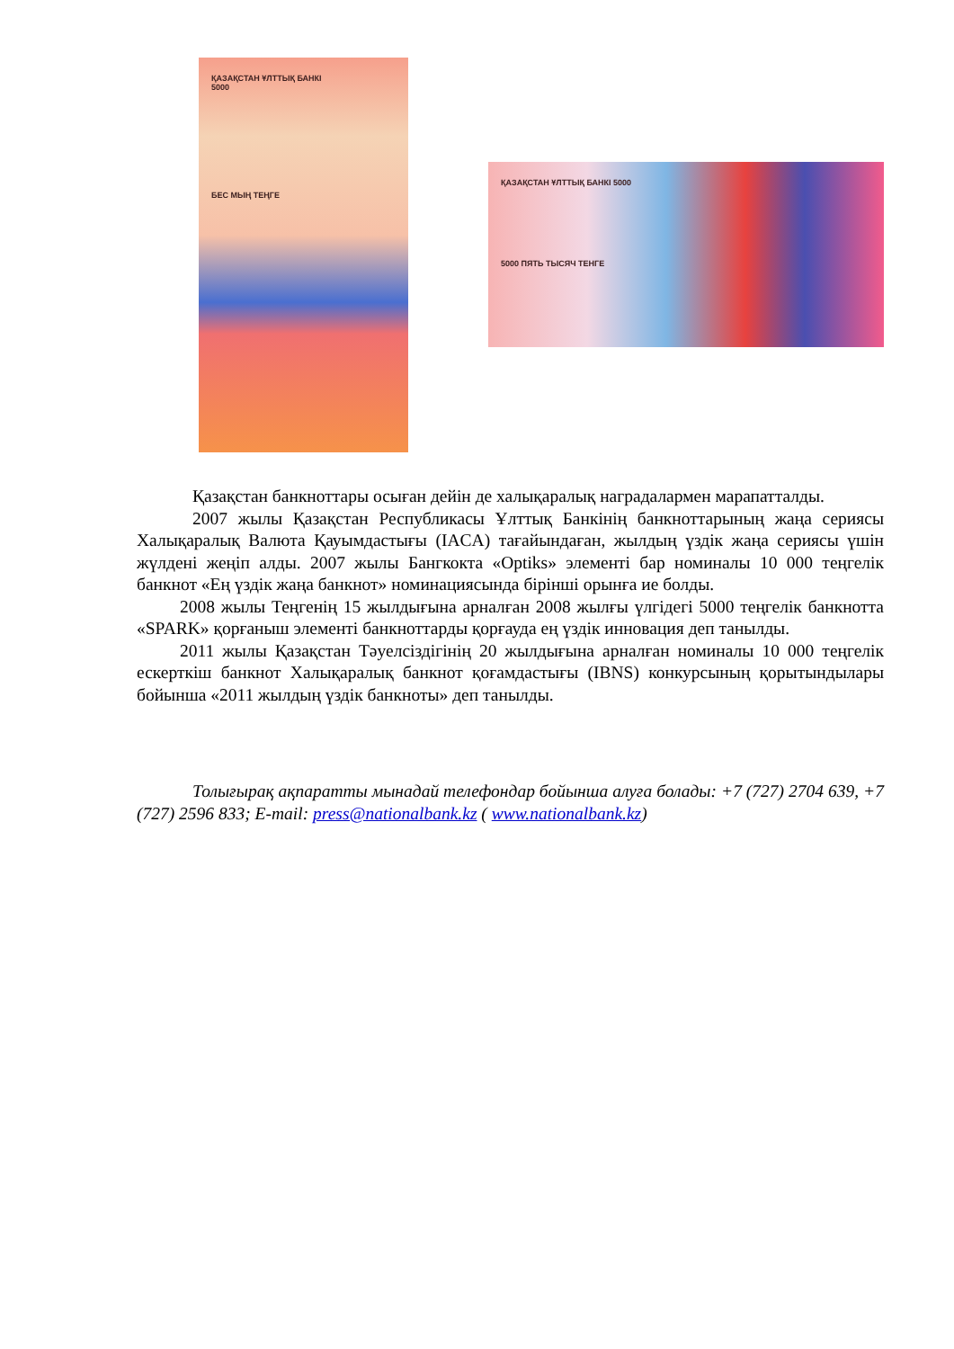ҚАЗАҚСТАН ҰЛТТЫҚ БАНКІ
5000
БЕС МЫҢ ТЕҢГЕ
ҚАЗАҚСТАН ҰЛТТЫҚ БАНКІ 5000
5000 ПЯТЬ ТЫСЯЧ ТЕНГЕ
Қазақстан банкноттары осыған дейін де халықаралық наградалармен марапатталды.
2007 жылы Қазақстан Республикасы Ұлттық Банкінің банкноттарының жаңа сериясы Халықаралық Валюта Қауымдастығы (IACA) тағайындаған, жылдың үздік жаңа сериясы үшін жүлдені жеңіп алды. 2007 жылы Бангкокта «Optiks» элементі бар номиналы 10 000 теңгелік банкнот «Ең үздік жаңа банкнот» номинациясында бірінші орынға ие болды.
2008 жылы Теңгенің 15 жылдығына арналған 2008 жылғы үлгідегі 5000 теңгелік банкнотта «SPARK» қорғаныш элементі банкноттарды қорғауда ең үздік инновация деп танылды.
2011 жылы Қазақстан Тәуелсіздігінің 20 жылдығына арналған номиналы 10 000 теңгелік ескерткіш банкнот Халықаралық банкнот қоғамдастығы (IBNS) конкурсының қорытындылары бойынша «2011 жылдың үздік банкноты» деп танылды.
Толығырақ ақпаратты мынадай телефондар бойынша алуға болады: +7 (727) 2704 639, +7 (727) 2596 833; E-mail: press@nationalbank.kz ( www.nationalbank.kz)